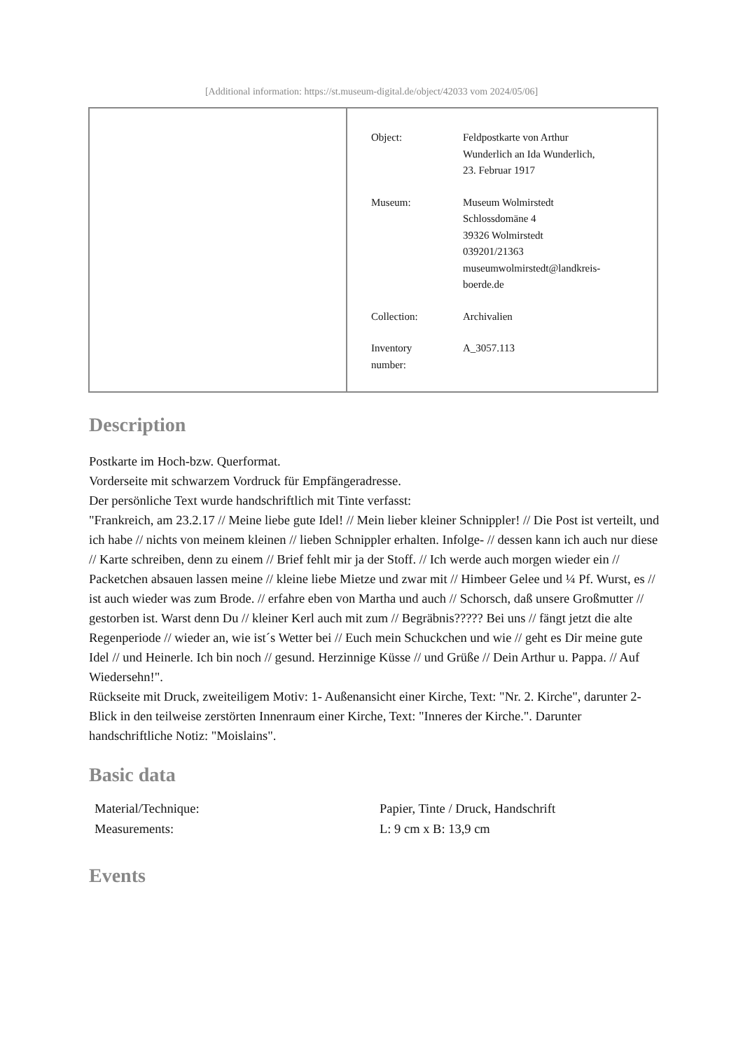[Additional information: https://st.museum-digital.de/object/42033 vom 2024/05/06]
| Object: | Feldpostkarte von Arthur Wunderlich an Ida Wunderlich, 23. Februar 1917 |
| Museum: | Museum Wolmirstedt Schlossdomäne 4 39326 Wolmirstedt 039201/21363 museumwolmirstedt@landkreis- boerde.de |
| Collection: | Archivalien |
| Inventory number: | A_3057.113 |
Description
Postkarte im Hoch-bzw. Querformat.
Vorderseite mit schwarzem Vordruck für Empfängeradresse.
Der persönliche Text wurde handschriftlich mit Tinte verfasst:
"Frankreich, am 23.2.17 // Meine liebe gute Idel! // Mein lieber kleiner Schnippler! // Die Post ist verteilt, und ich habe // nichts von meinem kleinen // lieben Schnippler erhalten. Infolge- // dessen kann ich auch nur diese // Karte schreiben, denn zu einem // Brief fehlt mir ja der Stoff. // Ich werde auch morgen wieder ein // Packetchen absauen lassen meine // kleine liebe Mietze und zwar mit // Himbeer Gelee und ¼ Pf. Wurst, es // ist auch wieder was zum Brode. // erfahre eben von Martha und auch // Schorsch, daß unsere Großmutter // gestorben ist. Warst denn Du // kleiner Kerl auch mit zum // Begräbnis????? Bei uns // fängt jetzt die alte Regenperiode // wieder an, wie ist´s Wetter bei // Euch mein Schuckchen und wie // geht es Dir meine gute Idel // und Heinerle. Ich bin noch // gesund. Herzinnige Küsse // und Grüße // Dein Arthur u. Pappa. // Auf Wiedersehn!".
Rückseite mit Druck, zweiteiligem Motiv: 1- Außenansicht einer Kirche, Text: "Nr. 2. Kirche", darunter 2- Blick in den teilweise zerstörten Innenraum einer Kirche, Text: "Inneres der Kirche.". Darunter handschriftliche Notiz: "Moislains".
Basic data
| Material/Technique: | Papier, Tinte / Druck, Handschrift |
| Measurements: | L: 9 cm x B: 13,9 cm |
Events